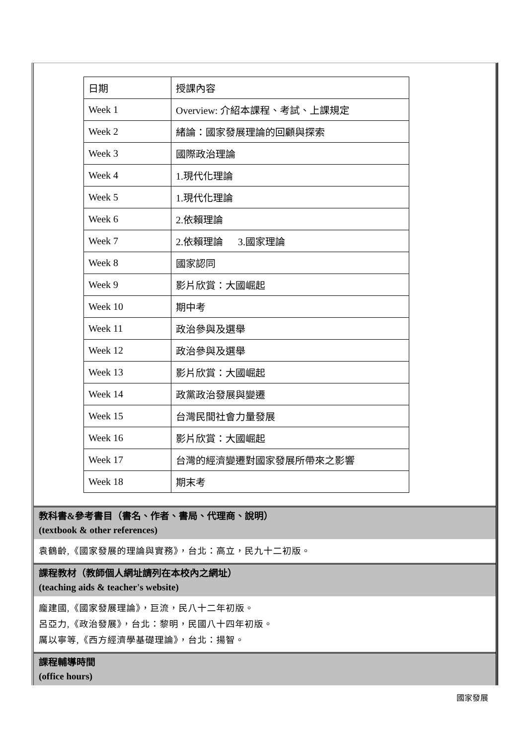| 日期 | 授課內容 |
| Week 1 | Overview: 介紹本課程、考試、上課規定 |
| Week 2 | 緒論：國家發展理論的回顧與探索 |
| Week 3 | 國際政治理論 |
| Week 4 | 1.現代化理論 |
| Week 5 | 1.現代化理論 |
| Week 6 | 2.依賴理論 |
| Week 7 | 2.依賴理論 3.國家理論 |
| Week 8 | 國家認同 |
| Week 9 | 影片欣賞：大國崛起 |
| Week 10 | 期中考 |
| Week 11 | 政治參與及選舉 |
| Week 12 | 政治參與及選舉 |
| Week 13 | 影片欣賞：大國崛起 |
| Week 14 | 政黨政治發展與變遷 |
| Week 15 | 台灣民間社會力量發展 |
| Week 16 | 影片欣賞：大國崛起 |
| Week 17 | 台灣的經濟變遷對國家發展所帶來之影響 |
| Week 18 | 期末考 |
教科書&參考書目（書名、作者、書局、代理商、說明）
(textbook & other references)
袁鶴齡,《國家發展的理論與實務》，台北：高立，民九十二初版。
課程教材（教師個人網址請列在本校內之網址）
(teaching aids & teacher's website)
龐建國,《國家發展理論》，巨流，民八十二年初版。
呂亞力,《政治發展》，台北：黎明，民國八十四年初版。
厲以寧等,《西方經濟學基礎理論》，台北：揚智。
課程輔導時間
(office hours)
國家發展